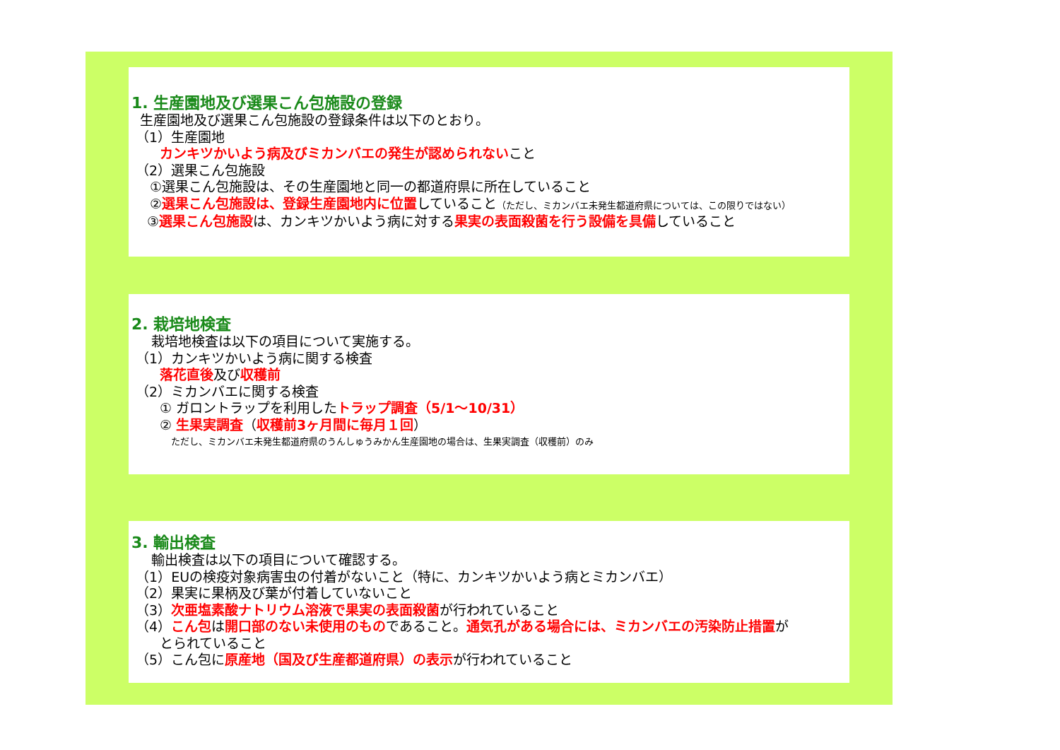1. 生産園地及び選果こん包施設の登録
生産園地及び選果こん包施設の登録条件は以下のとおり。
（1）生産園地
カンキツかいよう病及びミカンバエの発生が認められないこと
（2）選果こん包施設
①選果こん包施設は、その生産園地と同一の都道府県に所在していること
②選果こん包施設は、登録生産園地内に位置していること（ただし、ミカンバエ未発生都道府県については、この限りではない）
③選果こん包施設は、カンキツかいよう病に対する果実の表面殺菌を行う設備を具備していること
2. 栽培地検査
栽培地検査は以下の項目について実施する。
（1）カンキツかいよう病に関する検査
落花直後及び収穫前
（2）ミカンバエに関する検査
① ガロントラップを利用したトラップ調査（5/1～10/31）
② 生果実調査（収穫前3ヶ月間に毎月１回）
ただし、ミカンバエ未発生都道府県のうんしゅうみかん生産園地の場合は、生果実調査（収穫前）のみ
3. 輸出検査
輸出検査は以下の項目について確認する。
（1）EUの検疫対象病害虫の付着がないこと（特に、カンキツかいよう病とミカンバエ）
（2）果実に果柄及び葉が付着していないこと
（3）次亜塩素酸ナトリウム溶液で果実の表面殺菌が行われていること
（4）こん包は開口部のない未使用のものであること。通気孔がある場合には、ミカンバエの汚染防止措置が
とられていること
（5）こん包に原産地（国及び生産都道府県）の表示が行われていること